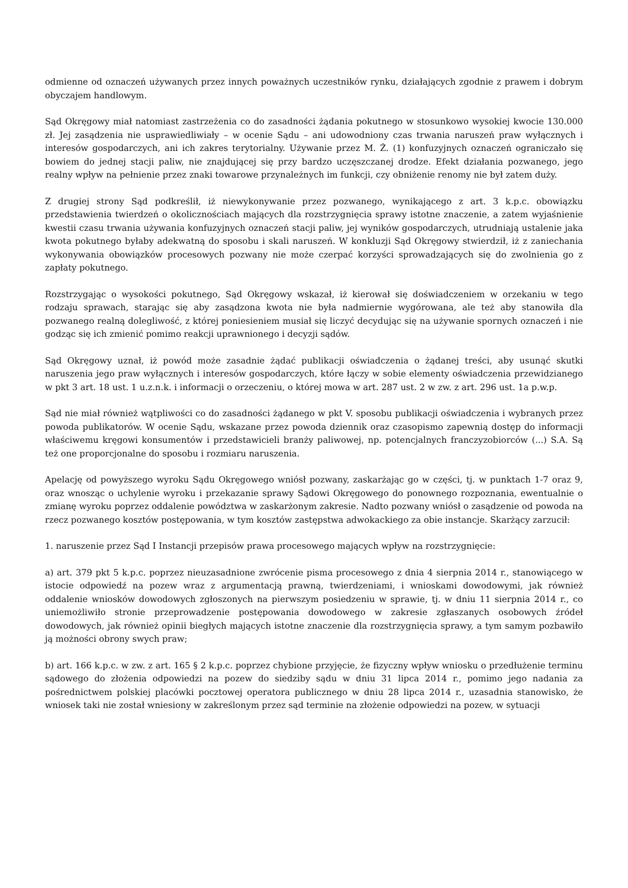odmienne od oznaczeń używanych przez innych poważnych uczestników rynku, działających zgodnie z prawem i dobrym obyczajem handlowym.
Sąd Okręgowy miał natomiast zastrzeżenia co do zasadności żądania pokutnego w stosunkowo wysokiej kwocie 130.000 zł. Jej zasądzenia nie usprawiedliwiały – w ocenie Sądu – ani udowodniony czas trwania naruszeń praw wyłącznych i interesów gospodarczych, ani ich zakres terytorialny. Używanie przez M. Ż. (1) konfuzyjnych oznaczeń ograniczało się bowiem do jednej stacji paliw, nie znajdującej się przy bardzo uczęszczanej drodze. Efekt działania pozwanego, jego realny wpływ na pełnienie przez znaki towarowe przynależnych im funkcji, czy obniżenie renomy nie był zatem duży.
Z drugiej strony Sąd podkreślił, iż niewykonywanie przez pozwanego, wynikającego z art. 3 k.p.c. obowiązku przedstawienia twierdzeń o okolicznościach mających dla rozstrzygnięcia sprawy istotne znaczenie, a zatem wyjaśnienie kwestii czasu trwania używania konfuzyjnych oznaczeń stacji paliw, jej wyników gospodarczych, utrudniają ustalenie jaka kwota pokutnego byłaby adekwatną do sposobu i skali naruszeń. W konkluzji Sąd Okręgowy stwierdził, iż z zaniechania wykonywania obowiązków procesowych pozwany nie może czerpać korzyści sprowadzających się do zwolnienia go z zapłaty pokutnego.
Rozstrzygając o wysokości pokutnego, Sąd Okręgowy wskazał, iż kierował się doświadczeniem w orzekaniu w tego rodzaju sprawach, starając się aby zasądzona kwota nie była nadmiernie wygórowana, ale też aby stanowiła dla pozwanego realną dolegliwość, z której poniesieniem musiał się liczyć decydując się na używanie spornych oznaczeń i nie godząc się ich zmienić pomimo reakcji uprawnionego i decyzji sądów.
Sąd Okręgowy uznał, iż powód może zasadnie żądać publikacji oświadczenia o żądanej treści, aby usunąć skutki naruszenia jego praw wyłącznych i interesów gospodarczych, które łączy w sobie elementy oświadczenia przewidzianego w pkt 3 art. 18 ust. 1 u.z.n.k. i informacji o orzeczeniu, o której mowa w art. 287 ust. 2 w zw. z art. 296 ust. 1a p.w.p.
Sąd nie miał również wątpliwości co do zasadności żądanego w pkt V. sposobu publikacji oświadczenia i wybranych przez powoda publikatorów. W ocenie Sądu, wskazane przez powoda dziennik oraz czasopismo zapewnią dostęp do informacji właściwemu kręgowi konsumentów i przedstawicieli branży paliwowej, np. potencjalnych franczyzobiorców (...) S.A. Są też one proporcjonalne do sposobu i rozmiaru naruszenia.
Apelację od powyższego wyroku Sądu Okręgowego wniósł pozwany, zaskarżając go w części, tj. w punktach 1-7 oraz 9, oraz wnosząc o uchylenie wyroku i przekazanie sprawy Sądowi Okręgowego do ponownego rozpoznania, ewentualnie o zmianę wyroku poprzez oddalenie powództwa w zaskarżonym zakresie. Nadto pozwany wniósł o zasądzenie od powoda na rzecz pozwanego kosztów postępowania, w tym kosztów zastępstwa adwokackiego za obie instancje. Skarżący zarzucił:
1. naruszenie przez Sąd I Instancji przepisów prawa procesowego mających wpływ na rozstrzygnięcie:
a) art. 379 pkt 5 k.p.c. poprzez nieuzasadnione zwrócenie pisma procesowego z dnia 4 sierpnia 2014 r., stanowiącego w istocie odpowiedź na pozew wraz z argumentacją prawną, twierdzeniami, i wnioskami dowodowymi, jak również oddalenie wniosków dowodowych zgłoszonych na pierwszym posiedzeniu w sprawie, tj. w dniu 11 sierpnia 2014 r., co uniemożliwiło stronie przeprowadzenie postępowania dowodowego w zakresie zgłaszanych osobowych źródeł dowodowych, jak również opinii biegłych mających istotne znaczenie dla rozstrzygnięcia sprawy, a tym samym pozbawiło ją możności obrony swych praw;
b) art. 166 k.p.c. w zw. z art. 165 § 2 k.p.c. poprzez chybione przyjęcie, że fizyczny wpływ wniosku o przedłużenie terminu sądowego do złożenia odpowiedzi na pozew do siedziby sądu w dniu 31 lipca 2014 r., pomimo jego nadania za pośrednictwem polskiej placówki pocztowej operatora publicznego w dniu 28 lipca 2014 r., uzasadnia stanowisko, że wniosek taki nie został wniesiony w zakreślonym przez sąd terminie na złożenie odpowiedzi na pozew, w sytuacji